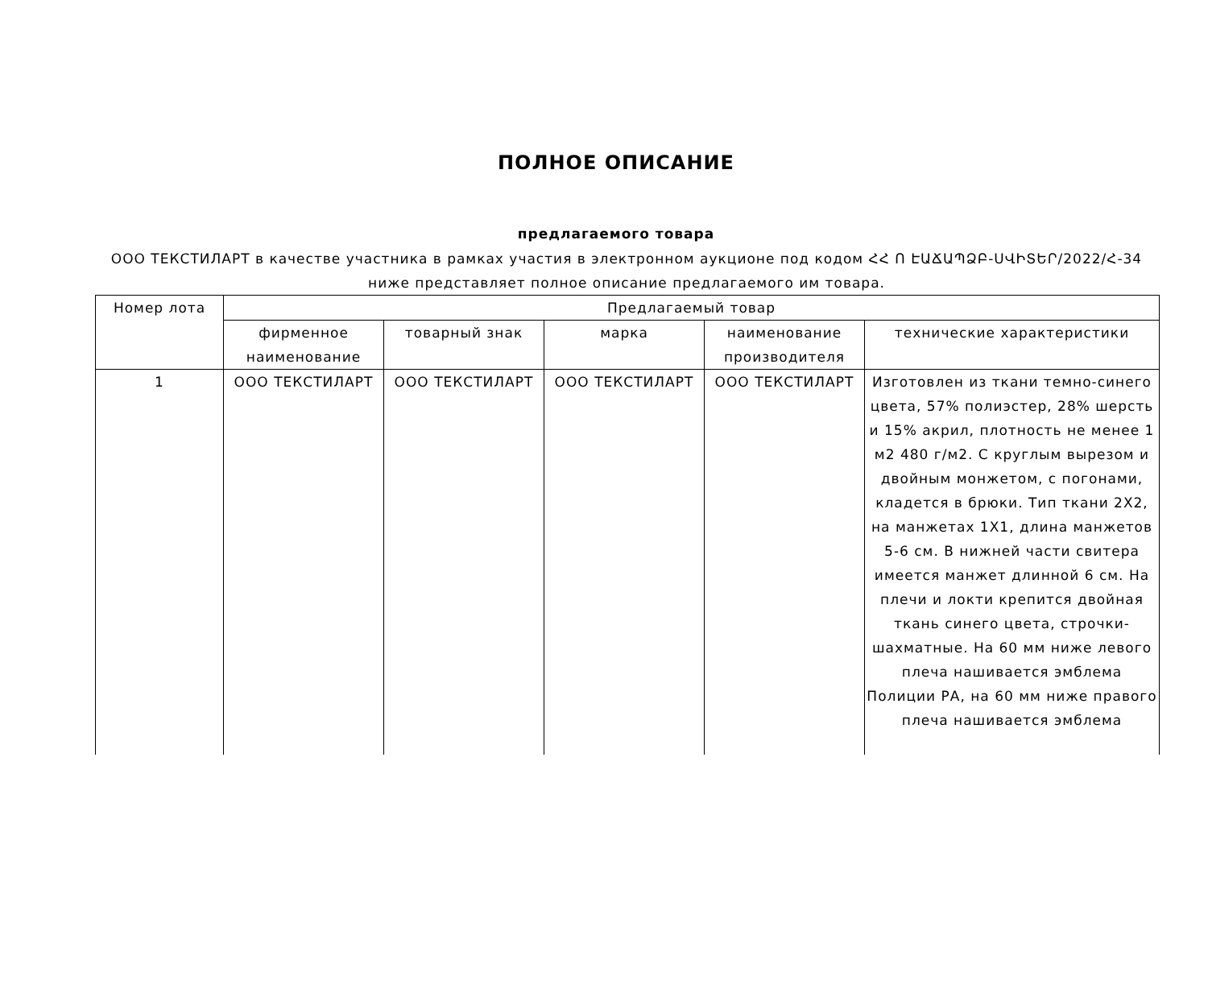ПОЛНОЕ ОПИСАНИЕ
предлагаемого товара
ООО ТЕКСТИЛАРТ в качестве участника в рамках участия в электронном аукционе под кодом ՀՀ Ո ԷԱՃԱՊՁԲ-ՍՎԻՏԵՐ/2022/Հ-34 ниже представляет полное описание предлагаемого им товара.
| Номер лота | Предлагаемый товар | | | | |
| --- | --- | --- | --- | --- | --- |
| | фирменное наименование | товарный знак | марка | наименование производителя | технические характеристики |
| 1 | ООО ТЕКСТИЛАРТ | ООО ТЕКСТИЛАРТ | ООО ТЕКСТИЛАРТ | ООО ТЕКСТИЛАРТ | Изготовлен из ткани темно-синего цвета, 57% полиэстер, 28% шерсть и 15% акрил, плотность не менее 1 м2 480 г/м2. С круглым вырезом и двойным монжетом, с погонами, кладется в брюки. Тип ткани 2X2, на манжетах 1X1, длина манжетов 5-6 см. В нижней части свитера имеется манжет длинной 6 см. На плечи и локти крепится двойная ткань синего цвета, строчки-шахматные. На 60 мм ниже левого плеча нашивается эмблема Полиции РА, на 60 мм ниже правого плеча нашивается эмблема |